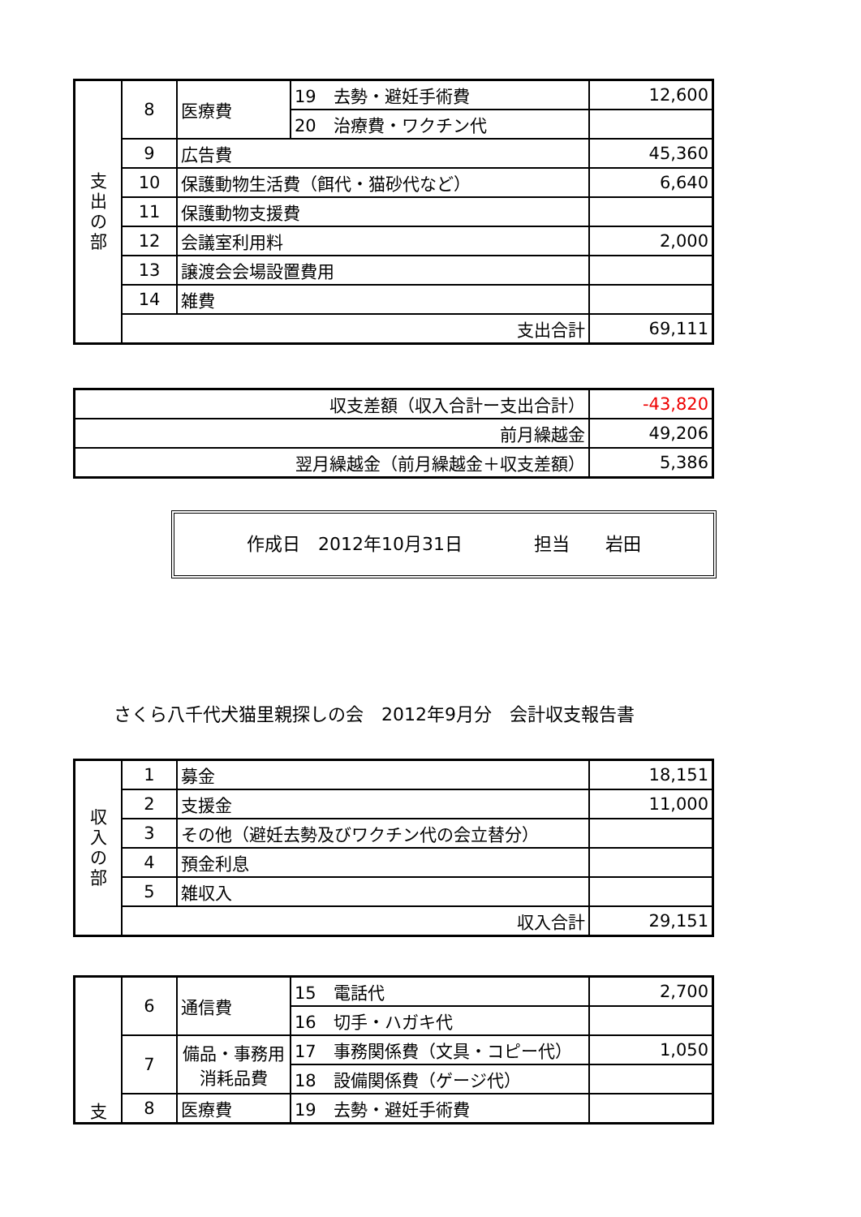| 支 出 の 部 | 8 | 医療費 | 19 去勢・避妊手術費 | 12,600 |
| | | | 20 治療費・ワクチン代 | |
| | 9 | 広告費 | | 45,360 |
| | 10 | 保護動物生活費（餌代・猫砂代など） | | 6,640 |
| | 11 | 保護動物支援費 | | |
| | 12 | 会議室利用料 | | 2,000 |
| | 13 | 譲渡会会場設置費用 | | |
| | 14 | 雑費 | | |
| | 支出合計 | | | 69,111 |
| 収支差額（収入合計ー支出合計） | -43,820 |
| 前月繰越金 | 49,206 |
| 翌月繰越金（前月繰越金＋収支差額） | 5,386 |
作成日　2012年10月31日　　　　担当　　岩田
さくら八千代犬猫里親探しの会　2012年9月分　会計収支報告書
| 収 入 の 部 | 1 | 募金 | 18,151 |
| | 2 | 支援金 | 11,000 |
| | 3 | その他（避妊去勢及びワクチン代の会立替分） | |
| | 4 | 預金利息 | |
| | 5 | 雑収入 | |
| | 収入合計 | | 29,151 |
| 支 | 6 | 通信費 | 15 電話代 | 2,700 |
| | | | 16 切手・ハガキ代 | |
| | 7 | 備品・事務用消耗品費 | 17 事務関係費（文具・コピー代） | 1,050 |
| | | | 18 設備関係費（ゲージ代） | |
| | 8 | 医療費 | 19 去勢・避妊手術費 | |